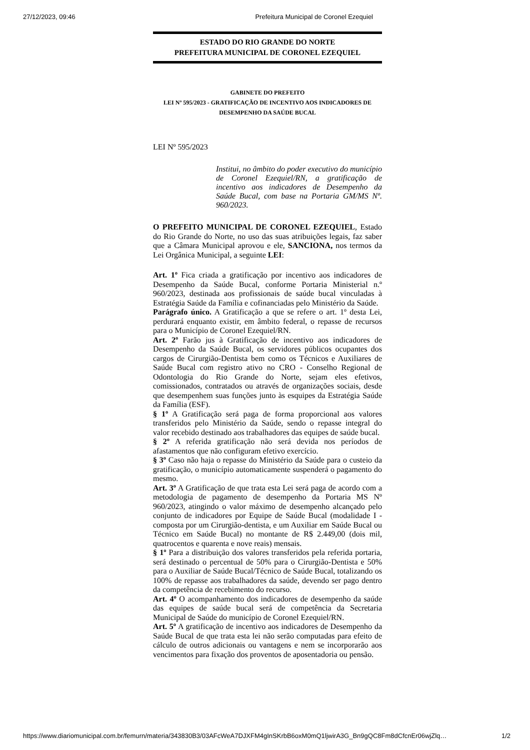27/12/2023, 09:46 Prefeitura Municipal de Coronel Ezequiel
ESTADO DO RIO GRANDE DO NORTE
PREFEITURA MUNICIPAL DE CORONEL EZEQUIEL
GABINETE DO PREFEITO
LEI Nº 595/2023 - GRATIFICAÇÃO DE INCENTIVO AOS INDICADORES DE DESEMPENHO DA SAÚDE BUCAL
LEI Nº 595/2023
Institui, no âmbito do poder executivo do município de Coronel Ezequiel/RN, a gratificação de incentivo aos indicadores de Desempenho da Saúde Bucal, com base na Portaria GM/MS Nº. 960/2023.
O PREFEITO MUNICIPAL DE CORONEL EZEQUIEL, Estado do Rio Grande do Norte, no uso das suas atribuições legais, faz saber que a Câmara Municipal aprovou e ele, SANCIONA, nos termos da Lei Orgânica Municipal, a seguinte LEI:
Art. 1º Fica criada a gratificação por incentivo aos indicadores de Desempenho da Saúde Bucal, conforme Portaria Ministerial n.º 960/2023, destinada aos profissionais de saúde bucal vinculadas à Estratégia Saúde da Família e cofinanciadas pelo Ministério da Saúde.
Parágrafo único. A Gratificação a que se refere o art. 1º desta Lei, perdurará enquanto existir, em âmbito federal, o repasse de recursos para o Município de Coronel Ezequiel/RN.
Art. 2º Farão jus à Gratificação de incentivo aos indicadores de Desempenho da Saúde Bucal, os servidores públicos ocupantes dos cargos de Cirurgião-Dentista bem como os Técnicos e Auxiliares de Saúde Bucal com registro ativo no CRO - Conselho Regional de Odontologia do Rio Grande do Norte, sejam eles efetivos, comissionados, contratados ou através de organizações sociais, desde que desempenhem suas funções junto às esquipes da Estratégia Saúde da Família (ESF).
§ 1º A Gratificação será paga de forma proporcional aos valores transferidos pelo Ministério da Saúde, sendo o repasse integral do valor recebido destinado aos trabalhadores das equipes de saúde bucal.
§ 2º A referida gratificação não será devida nos períodos de afastamentos que não configuram efetivo exercício.
§ 3º Caso não haja o repasse do Ministério da Saúde para o custeio da gratificação, o município automaticamente suspenderá o pagamento do mesmo.
Art. 3º A Gratificação de que trata esta Lei será paga de acordo com a metodologia de pagamento de desempenho da Portaria MS Nº 960/2023, atingindo o valor máximo de desempenho alcançado pelo conjunto de indicadores por Equipe de Saúde Bucal (modalidade I - composta por um Cirurgião-dentista, e um Auxiliar em Saúde Bucal ou Técnico em Saúde Bucal) no montante de R$ 2.449,00 (dois mil, quatrocentos e quarenta e nove reais) mensais.
§ 1º Para a distribuição dos valores transferidos pela referida portaria, será destinado o percentual de 50% para o Cirurgião-Dentista e 50% para o Auxiliar de Saúde Bucal/Técnico de Saúde Bucal, totalizando os 100% de repasse aos trabalhadores da saúde, devendo ser pago dentro da competência de recebimento do recurso.
Art. 4º O acompanhamento dos indicadores de desempenho da saúde das equipes de saúde bucal será de competência da Secretaria Municipal de Saúde do município de Coronel Ezequiel/RN.
Art. 5º A gratificação de incentivo aos indicadores de Desempenho da Saúde Bucal de que trata esta lei não serão computadas para efeito de cálculo de outros adicionais ou vantagens e nem se incorporarão aos vencimentos para fixação dos proventos de aposentadoria ou pensão.
https://www.diariomunicipal.com.br/femurn/materia/343830B3/03AFcWeA7DJXFM4gInSKrbB6oxM0mQ1ljwirA3G_Bn9gQC8Fm8dCfcnEr06wjZlq… 1/2